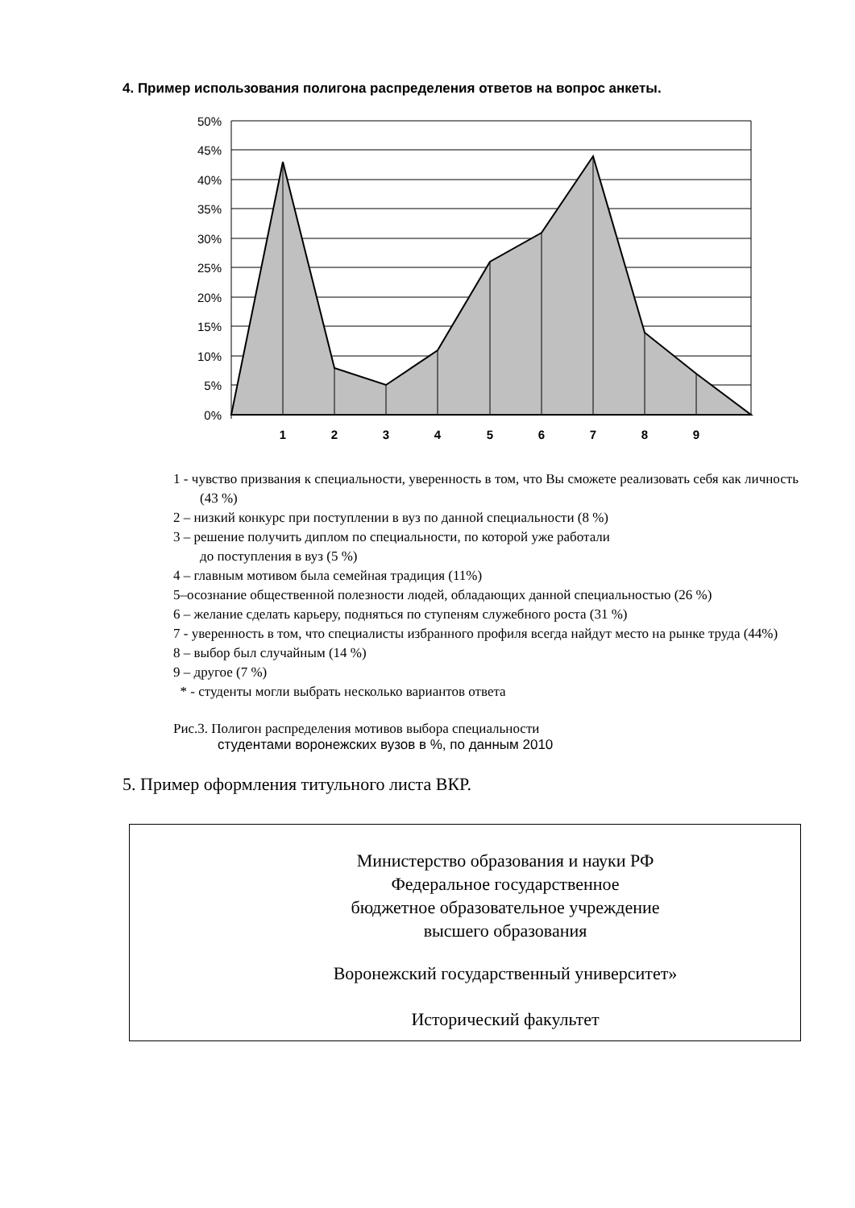4. Пример использования полигона распределения ответов на вопрос анкеты.
50%
45%
40%
35%
30%
25%
20%
15%
10%
5%
0%
1
2
3
4
5
6
7
8
9
1 - чувство призвания к специальности, уверенность в том, что Вы сможете реализовать себя как личность (43 %)
2 – низкий конкурс при поступлении в вуз по данной специальности (8 %)
3 – решение получить диплом по специальности, по которой уже работали
до поступления в вуз (5 %)
4 – главным мотивом была семейная традиция (11%)
5–осознание общественной полезности людей, обладающих данной специальностью (26 %)
6 – желание сделать карьеру, подняться по ступеням служебного роста (31 %)
7 - уверенность в том, что специалисты избранного профиля всегда найдут место на рынке труда (44%)
8 – выбор был случайным (14 %)
9 – другое (7 %)
* - студенты могли выбрать несколько вариантов ответа
Рис.3. Полигон распределения мотивов выбора специальности
студентами воронежских вузов в %, по данным 2010
5. Пример оформления титульного листа ВКР.
Министерство образования и науки РФ
Федеральное государственное
бюджетное образовательное учреждение
высшего образования
Воронежский государственный университет»
Исторический факультет